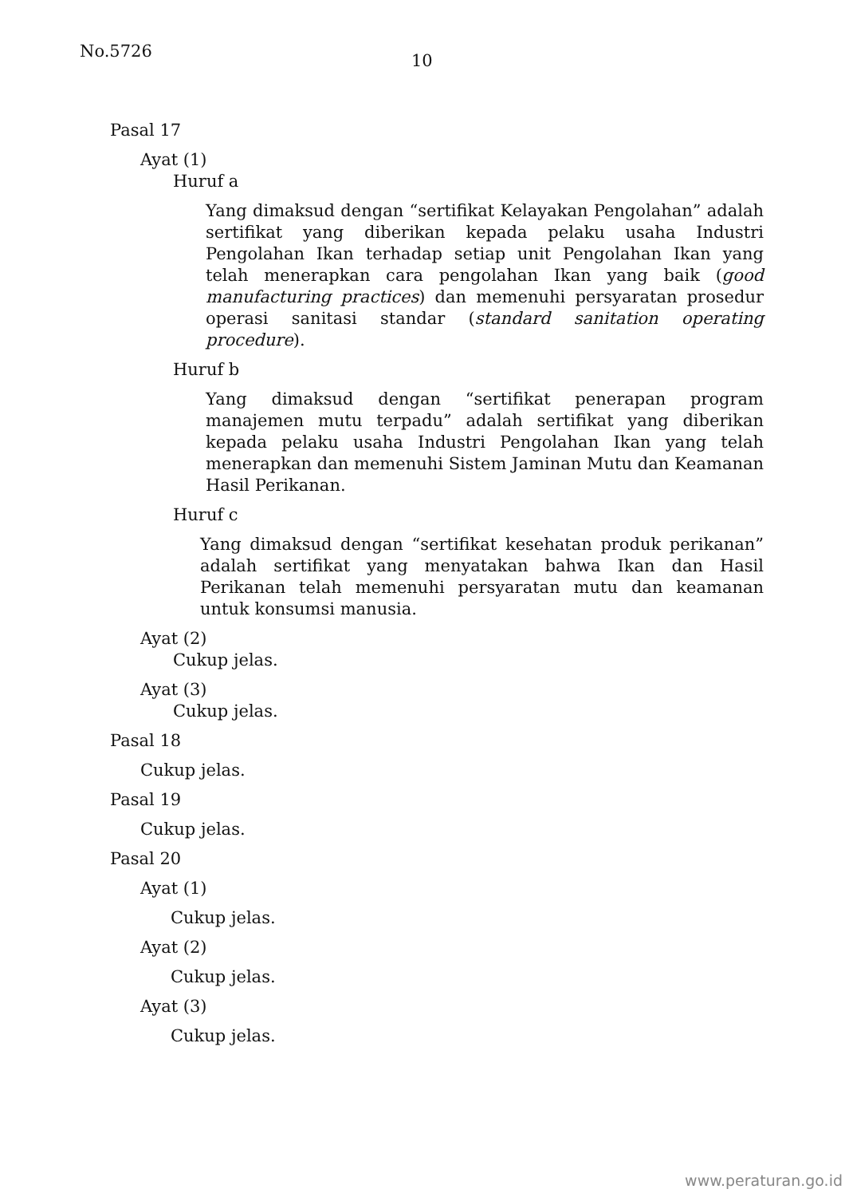No.5726 10
Pasal 17
Ayat (1)
Huruf a
Yang dimaksud dengan “sertifikat Kelayakan Pengolahan” adalah sertifikat yang diberikan kepada pelaku usaha Industri Pengolahan Ikan terhadap setiap unit Pengolahan Ikan yang telah menerapkan cara pengolahan Ikan yang baik (good manufacturing practices) dan memenuhi persyaratan prosedur operasi sanitasi standar (standard sanitation operating procedure).
Huruf b
Yang dimaksud dengan “sertifikat penerapan program manajemen mutu terpadu” adalah sertifikat yang diberikan kepada pelaku usaha Industri Pengolahan Ikan yang telah menerapkan dan memenuhi Sistem Jaminan Mutu dan Keamanan Hasil Perikanan.
Huruf c
Yang dimaksud dengan “sertifikat kesehatan produk perikanan” adalah sertifikat yang menyatakan bahwa Ikan dan Hasil Perikanan telah memenuhi persyaratan mutu dan keamanan untuk konsumsi manusia.
Ayat (2)
Cukup jelas.
Ayat (3)
Cukup jelas.
Pasal 18
Cukup jelas.
Pasal 19
Cukup jelas.
Pasal 20
Ayat (1)
Cukup jelas.
Ayat (2)
Cukup jelas.
Ayat (3)
Cukup jelas.
www.peraturan.go.id